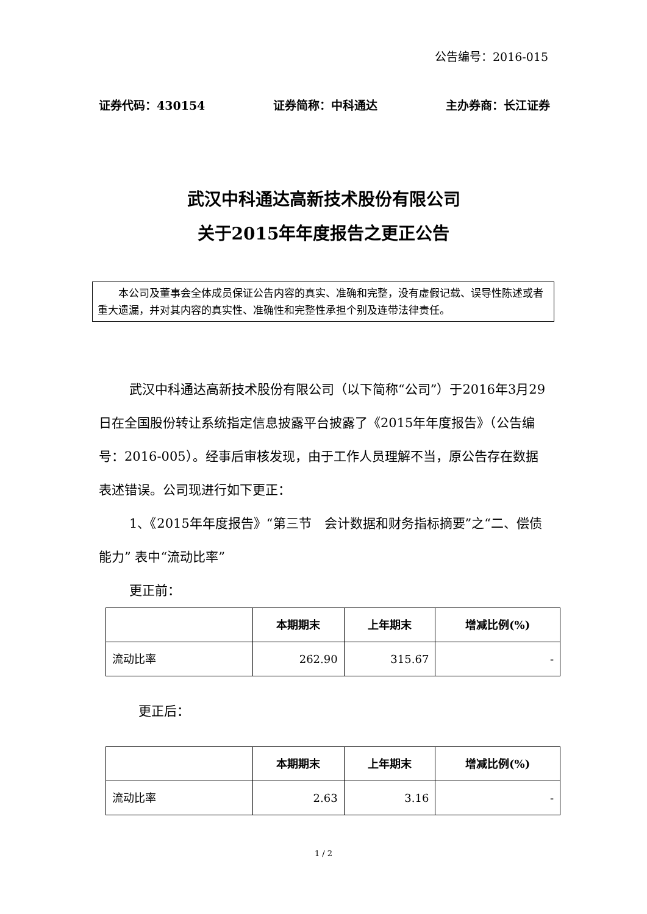公告编号：2016-015
证券代码：430154 证券简称：中科通达 主办券商：长江证券
武汉中科通达高新技术股份有限公司
关于2015年年度报告之更正公告
本公司及董事会全体成员保证公告内容的真实、准确和完整，没有虚假记载、误导性陈述或者重大遗漏，并对其内容的真实性、准确性和完整性承担个别及连带法律责任。
武汉中科通达高新技术股份有限公司（以下简称“公司”）于2016年3月29日在全国股份转让系统指定信息披露平台披露了《2015年年度报告》（公告编号：2016-005）。经事后审核发现，由于工作人员理解不当，原公告存在数据表述错误。公司现进行如下更正：
1、《2015年年度报告》“第三节　会计数据和财务指标摘要”之“二、偿债能力” 表中“流动比率”
更正前：
| | 本期期末 | 上年期末 | 增减比例(%) |
| --- | --- | --- | --- |
| 流动比率 | 262.90 | 315.67 | - |
更正后：
| | 本期期末 | 上年期末 | 增减比例(%) |
| --- | --- | --- | --- |
| 流动比率 | 2.63 | 3.16 | - |
1 / 2